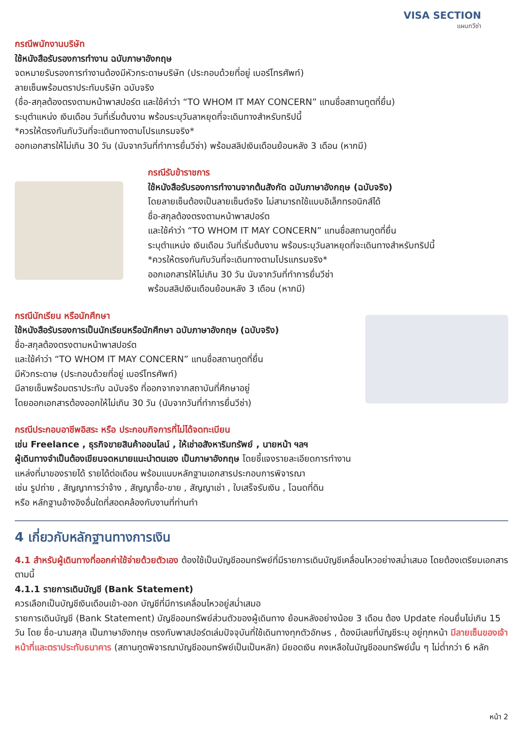VISA SECTION
แผนกวีซ่า
กรณีพนักงานบริษัท
ใช้หนังสือรับรองการทำงาน ฉบับภาษาอังกฤษ
จดหมายรับรองการทำงานต้องมีหัวกระดาษบริษัท (ประกอบด้วยที่อยู่ เบอร์โทรศัพท์)
ลายเซ็นพร้อมตราประทับบริษัท ฉบับจริง
(ชื่อ-สกุลต้องตรงตามหน้าพาสปอร์ต และใช้คำว่า “TO WHOM IT MAY CONCERN” แทนชื่อสถานทูตที่ยื่น)
ระบุตำแหน่ง เงินเดือน วันที่เริ่มต้นงาน พร้อมระบุวันลาหยุดที่จะเดินทางสำหรับทริปนี้
*ควรให้ตรงกันกับวันที่จะเดินทางตามโปรแกรมจริง*
ออกเอกสารให้ไม่เกิน 30 วัน (นับจากวันที่ทำการยื่นวีซ่า) พร้อมสลิปเงินเดือนย้อนหลัง 3 เดือน (หากมี)
กรณีรับข้าราชการ
ใช้หนังสือรับรองการทำงานจากต้นสังกัด ฉบับภาษาอังกฤษ (ฉบับจริง)
โดยลายเซ็นต้องเป็นลายเซ็นต์จริง ไม่สามารถใช้แบบอิเล็กทรอนิกส์ได้
ชื่อ-สกุลต้องตรงตามหน้าพาสปอร์ต
และใช้คำว่า “TO WHOM IT MAY CONCERN” แทนชื่อสถานทูตที่ยื่น
ระบุตำแหน่ง เงินเดือน วันที่เริ่มต้นงาน พร้อมระบุวันลาหยุดที่จะเดินทางสำหรับทริปนี้
*ควรให้ตรงกันกับวันที่จะเดินทางตามโปรแกรมจริง*
ออกเอกสารให้ไม่เกิน 30 วัน นับจากวันที่ทำการยื่นวีซ่า
พร้อมสลิปเงินเดือนย้อนหลัง 3 เดือน (หากมี)
กรณีนักเรียน หรือนักศึกษา
ใช้หนังสือรับรองการเป็นนักเรียนหรือนักศึกษา ฉบับภาษาอังกฤษ (ฉบับจริง)
ชื่อ-สกุลต้องตรงตามหน้าพาสปอร์ต
และใช้คำว่า “TO WHOM IT MAY CONCERN” แทนชื่อสถานทูตที่ยื่น
มีหัวกระดาษ (ประกอบด้วยที่อยู่ เบอร์โทรศัพท์)
มีลายเซ็นพร้อมตราประทับ ฉบับจริง ที่ออกจากจากสถาบันที่ศึกษาอยู่
โดยออกเอกสารต้องออกให้ไม่เกิน 30 วัน (นับจากวันที่ทำการยื่นวีซ่า)
กรณีประกอบอาชีพอิสระ หรือ ประกอบกิจการที่ไม่ได้จดทะเบียน
เช่น Freelance , ธุรกิจขายสินค้าออนไลน์ , ให้เช่าอสังหาริมทรัพย์ , นายหน้า ฯลฯ
ผู้เดินทางจำเป็นต้องเขียนจดหมายแนะนำตนเอง เป็นภาษาอังกฤษ โดยชี้แจงรายละเอียดการทำงาน
แหล่งที่มาของรายได้ รายได้ต่อเดือน พร้อมแนบหลักฐานเอกสารประกอบการพิจารณา
เช่น รูปถ่าย , สัญญาการว่าจ้าง , สัญญาซื้อ-ขาย , สัญญาเช่า , ใบเสร็จรับเงิน , โฉนดที่ดิน
หรือ หลักฐานอ้างอิงอื่นใดที่สอดคล้องกับงานที่ท่านทำ
4 เกี่ยวกับหลักฐานทางการเงิน
4.1 สำหรับผู้เดินทางที่ออกค่าใช้จ่ายด้วยตัวเอง ต้องใช้เป็นบัญชีออมทรัพย์ที่มีรายการเดินบัญชีเคลื่อนไหวอย่างสม่ำเสมอ โดยต้องเตรียมเอกสารตามนี้
4.1.1 รายการเดินบัญชี (Bank Statement)
ควรเลือกเป็นบัญชีเงินเดือนเข้า-ออก บัญชีที่มีการเคลื่อนไหวอยู่สม่ำเสมอ
รายการเดินบัญชี (Bank Statement) บัญชีออมทรัพย์ส่วนตัวของผู้เดินทาง ย้อนหลังอย่างน้อย 3 เดือน ต้อง Update ก่อนยื่นไม่เกิน 15 วัน โดย ชื่อ-นามสกุล เป็นภาษาอังกฤษ ตรงกับพาสปอร์ตเล่มปัจจุบันที่ใช้เดินทางทุกตัวอักษร , ต้องมีเลขที่บัญชีระบุ อยู่ทุกหน้า มีลายเซ็นของเจ้าหน้าที่และตราประทับธนาคาร (สถานทูตพิจารณาบัญชีออมทรัพย์เป็นเป็นหลัก) มียอดเงิน คงเหลือในบัญชีออมทรัพย์นั้น ๆ ไม่ต่ำกว่า 6 หลัก
หน้า 2